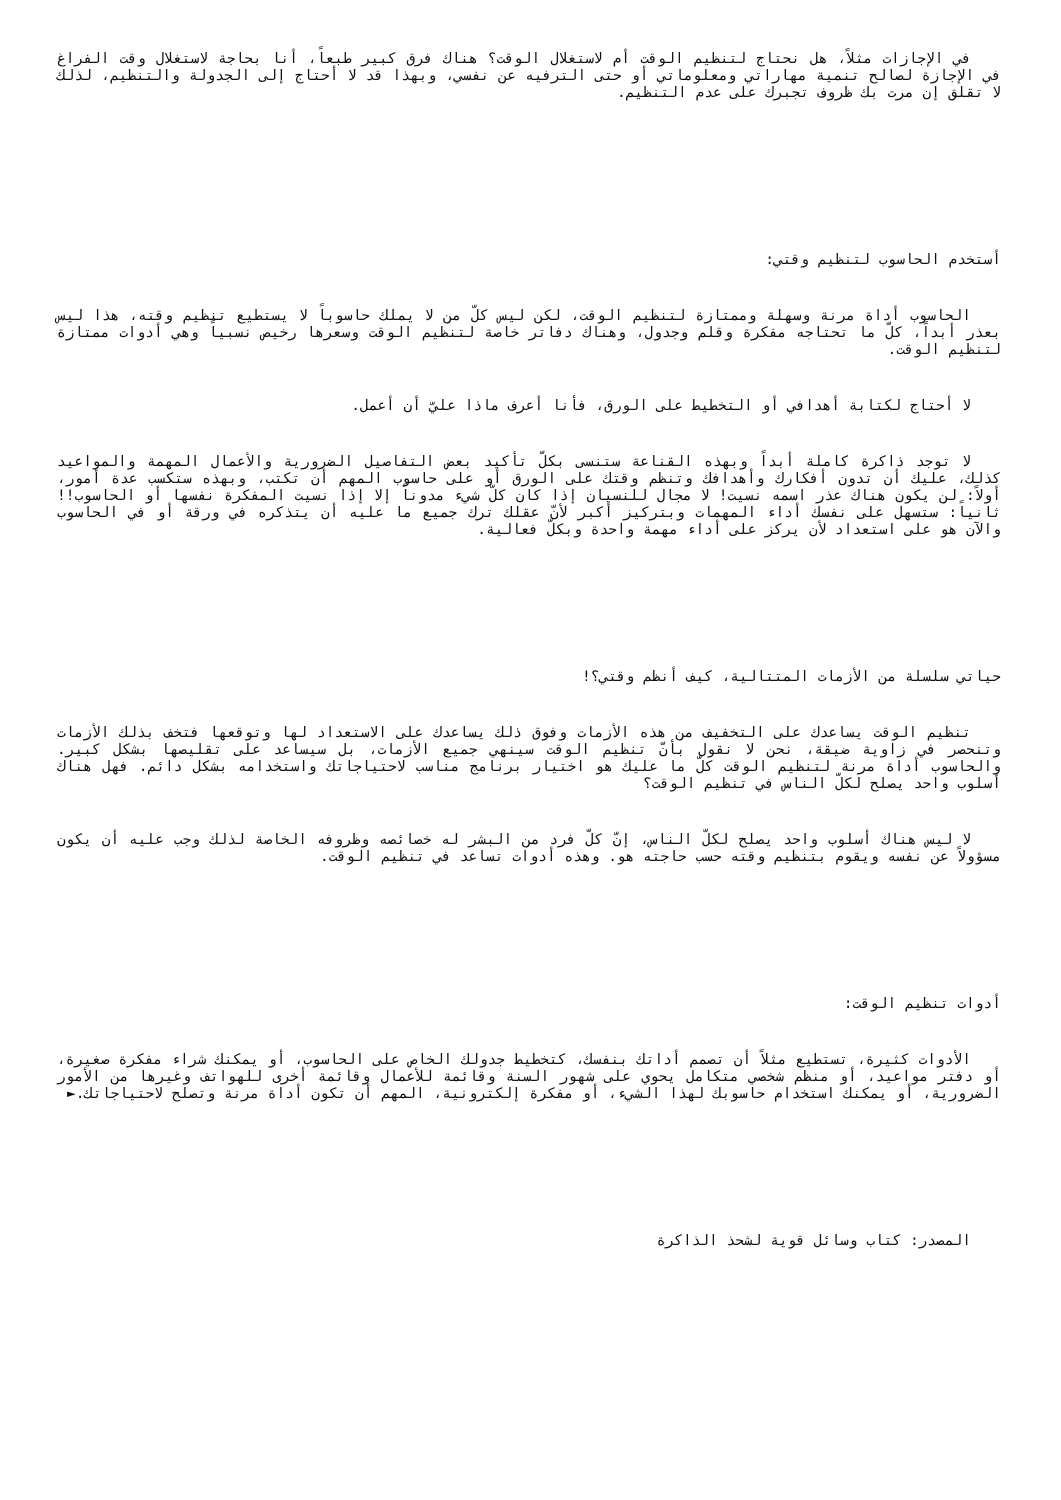في الإجازات مثلاً، هل نحتاج لتنظيم الوقت أم لاستغلال الوقت؟ هناك فرق كبير طبعاً، أنا بحاجة لاستغلال وقت الفراغ في الإجازة لصالح تنمية مهاراتي ومعلوماتي أو حتى الترفيه عن نفسي، وبهذا قد لا أحتاج إلى الجدولة والتنظيم، لذلك لا تقلق إن مرت بك ظروف تجبرك على عدم التنظيم.
أستخدم الحاسوب لتنظيم وقتي:
الحاسوب أداة مرنة وسهلة وممتازة لتنظيم الوقت، لكن ليس كلّ من لا يملك حاسوباً لا يستطيع تنظيم وقته، هذا ليس بعذر أبداً، كلّ ما تحتاجه مفكرة وقلم وجدول، وهناك دفاتر خاصة لتنظيم الوقت وسعرها رخيص نسبياً وهي أدوات ممتازة لتنظيم الوقت.
لا أحتاج لكتابة أهدافي أو التخطيط على الورق، فأنا أعرف ماذا عليّ أن أعمل.
لا توجد ذاكرة كاملة أبداً وبهذه القناعة ستنسى بكلّ تأكيد بعض التفاصيل الضرورية والأعمال المهمة والمواعيد كذلك، عليك أن تدون أفكارك وأهدافك وتنظم وقتك على الورق أو على حاسوب المهم أن تكتب، وبهذه ستكسب عدة أمور، أولاً: لن يكون هناك عذر اسمه نسيت! لا مجال للنسيان إذا كان كلّ شيء مدوناً إلا إذا نسيت المفكرة نفسها أو الحاسوب!! ثانياً: ستسهل على نفسك أداء المهمات وبتركيز أكبر لأنّ عقلك ترك جميع ما عليه أن يتذكره في ورقة أو في الحاسوب والآن هو على استعداد لأن يركز على أداء مهمة واحدة وبكلّ فعالية.
حياتي سلسلة من الأزمات المتتالية، كيف أنظم وقتي؟!
تنظيم الوقت يساعدك على التخفيف من هذه الأزمات وفوق ذلك يساعدك على الاستعداد لها وتوقعها فتخف بذلك الأزمات وتنحصر في زاوية ضيقة، نحن لا نقول بأنّ تنظيم الوقت سينهي جميع الأزمات، بل سيساعد على تقليصها بشكل كبير. والحاسوب أداة مرنة لتنظيم الوقت كلّ ما عليك هو اختيار برنامج مناسب لاحتياجاتك واستخدامه بشكل دائم. فهل هناك أسلوب واحد يصلح لكلّ الناس في تنظيم الوقت؟
لا ليس هناك أسلوب واحد يصلح لكلّ الناس، إنّ كلّ فرد من البشر له خصائصه وظروفه الخاصة لذلك وجب عليه أن يكون مسؤولاً عن نفسه ويقوم بتنظيم وقته حسب حاجته هو. وهذه أدوات تساعد في تنظيم الوقت.
أدوات تنظيم الوقت:
الأدوات كثيرة، تستطيع مثلاً أن تصمم أداتك بنفسك، كتخطيط جدولك الخاص على الحاسوب، أو يمكنك شراء مفكرة صغيرة، أو دفتر مواعيد، أو منظم شخصي متكامل يحوي على شهور السنة وقائمة للأعمال وقائمة أخرى للهواتف وغيرها من الأمور الضرورية، أو يمكنك استخدام حاسوبك لهذا الشيء، أو مفكرة إلكترونية، المهم أن تكون أداة مرنة وتصلح لاحتياجاتك.►
المصدر: كتاب وسائل قوية لشحذ الذاكرة